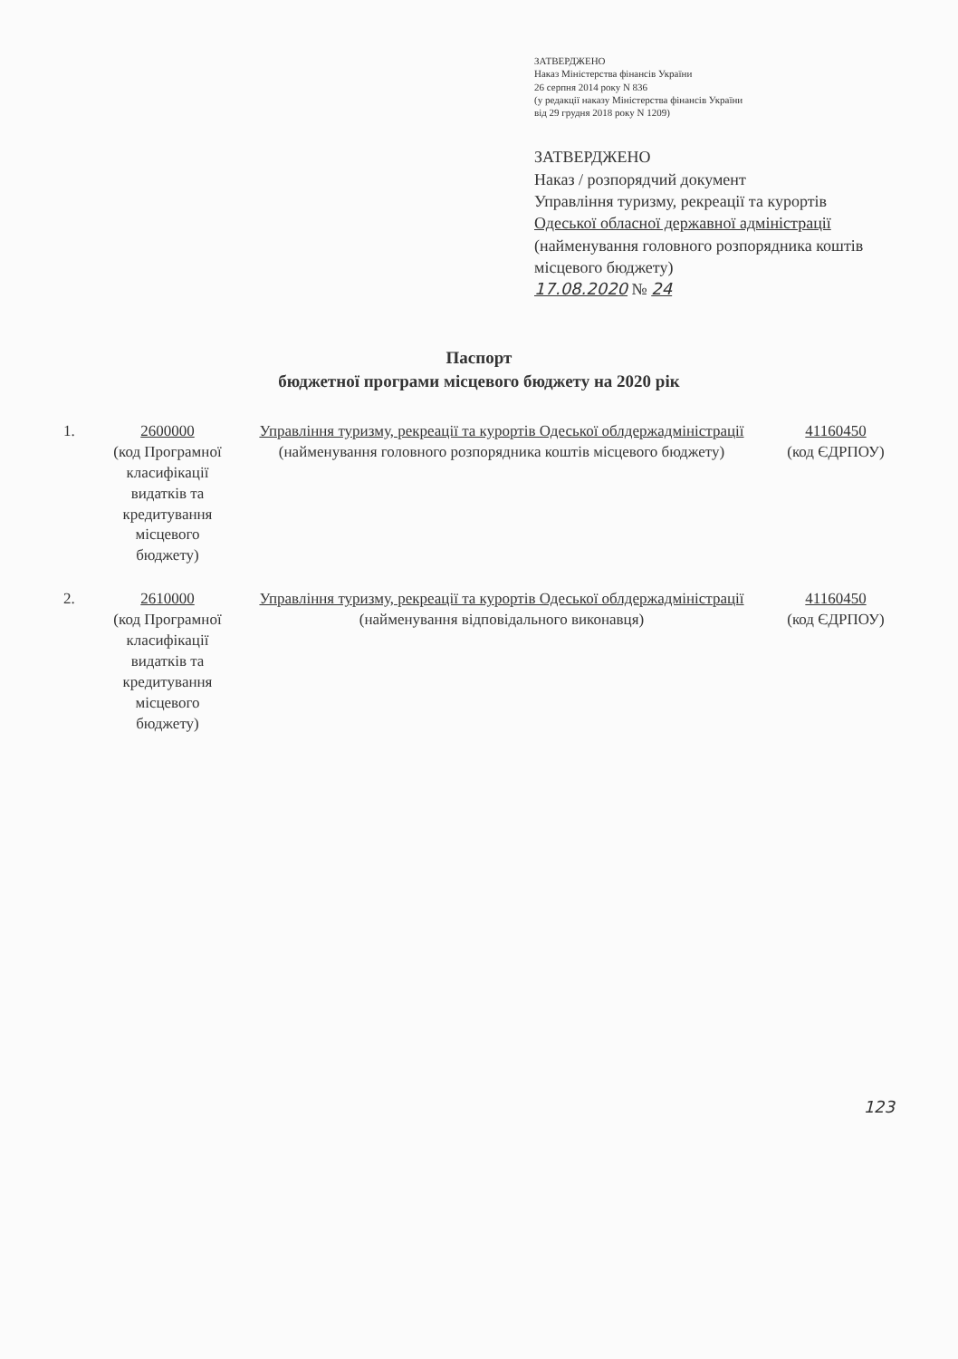ЗАТВЕРДЖЕНО
Наказ Міністерства фінансів України
26 серпня 2014 року N 836
(у редакції наказу Міністерства фінансів України
від 29 грудня 2018 року N 1209)
ЗАТВЕРДЖЕНО
Наказ / розпорядчий документ
Управління туризму, рекреації та курортів
Одеської обласної державної адміністрації
(найменування головного розпорядника коштів місцевого бюджету)
17.08.2020 № 24
Паспорт
бюджетної програми місцевого бюджету на 2020 рік
1. 2600000
(код Програмної класифікації видатків та кредитування місцевого бюджету)
Управління туризму, рекреації та курортів Одеської облдержадміністрації
(найменування головного розпорядника коштів місцевого бюджету)
41160450
(код ЄДРПОУ)
2. 2610000
(код Програмної класифікації видатків та кредитування місцевого бюджету)
Управління туризму, рекреації та курортів Одеської облдержадміністрації
(найменування відповідального виконавця)
41160450
(код ЄДРПОУ)
123